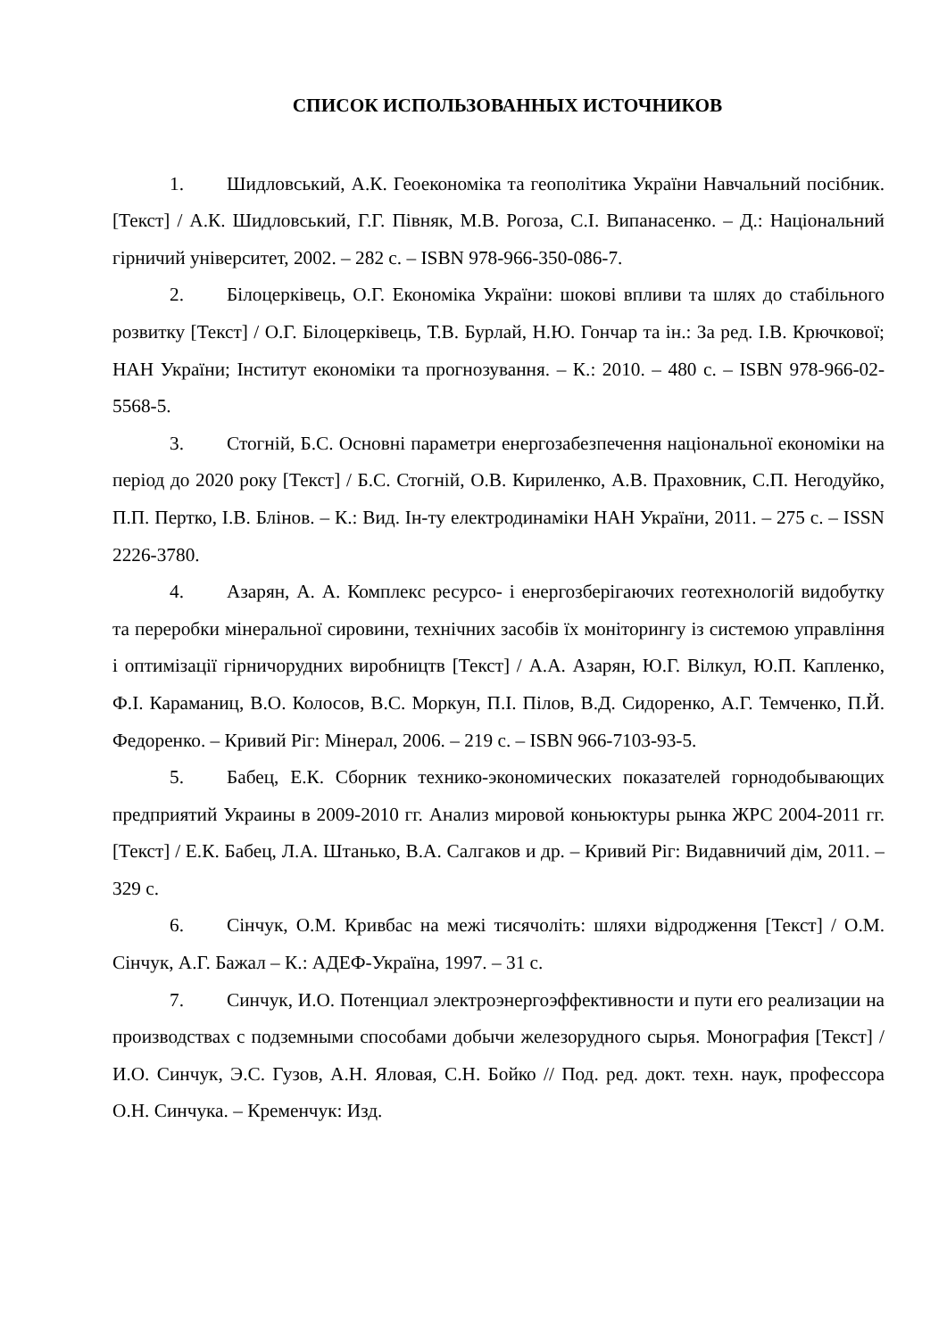СПИСОК ИСПОЛЬЗОВАННЫХ ИСТОЧНИКОВ
1. Шидловський, А.К. Геоекономіка та геополітика України Навчальний посібник. [Текст] / А.К. Шидловський, Г.Г. Півняк, М.В. Рогоза, С.І. Випанасенко. – Д.: Національний гірничий університет, 2002. – 282 с. – ISBN 978-966-350-086-7.
2. Білоцерківець, О.Г. Економіка України: шокові впливи та шлях до стабільного розвитку [Текст] / О.Г. Білоцерківець, Т.В. Бурлай, Н.Ю. Гончар та ін.: За ред. І.В. Крючкової; НАН України; Інститут економіки та прогнозування. – К.: 2010. – 480 с. – ISBN 978-966-02-5568-5.
3. Стогній, Б.С. Основні параметри енергозабезпечення національної економіки на період до 2020 року [Текст] / Б.С. Стогній, О.В. Кириленко, А.В. Праховник, С.П. Негодуйко, П.П. Пертко, І.В. Блінов. – К.: Вид. Ін-ту електродинаміки НАН України, 2011. – 275 с. – ISSN 2226-3780.
4. Азарян, А. А. Комплекс ресурсо- і енергозберігаючих геотехнологій видобутку та переробки мінеральної сировини, технічних засобів їх моніторингу із системою управління і оптимізації гірничорудних виробництв [Текст] / А.А. Азарян, Ю.Г. Вілкул, Ю.П. Капленко, Ф.І. Караманиц, В.О. Колосов, В.С. Моркун, П.І. Пілов, В.Д. Сидоренко, А.Г. Темченко, П.Й. Федоренко. – Кривий Ріг: Мінерал, 2006. – 219 с. – ISBN 966-7103-93-5.
5. Бабец, Е.К. Сборник технико-экономических показателей горнодобывающих предприятий Украины в 2009-2010 гг. Анализ мировой коньюктуры рынка ЖРС 2004-2011 гг. [Текст] / Е.К. Бабец, Л.А. Штанько, В.А. Салгаков и др. – Кривий Ріг: Видавничий дім, 2011. – 329 с.
6. Сінчук, О.М. Кривбас на межі тисячоліть: шляхи відродження [Текст] / О.М. Сінчук, А.Г. Бажал – К.: АДЕФ-Україна, 1997. – 31 с.
7. Синчук, И.О. Потенциал электроэнергоэффективности и пути его реализации на производствах с подземными способами добычи железорудного сырья. Монография [Текст] / И.О. Синчук, Э.С. Гузов, А.Н. Яловая, С.Н. Бойко // Под. ред. докт. техн. наук, профессора О.Н. Синчука. – Кременчук: Изд.